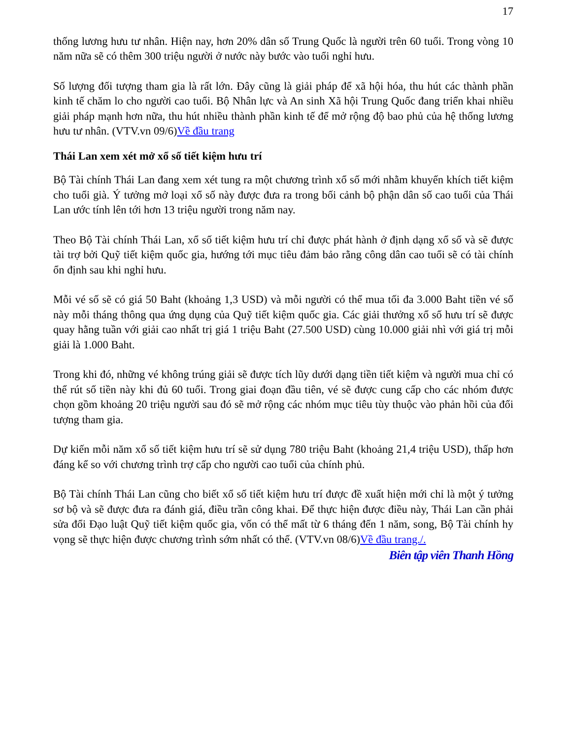17
thống lương hưu tư nhân. Hiện nay, hơn 20% dân số Trung Quốc là người trên 60 tuổi. Trong vòng 10 năm nữa sẽ có thêm 300 triệu người ở nước này bước vào tuổi nghỉ hưu.
Số lượng đối tượng tham gia là rất lớn. Đây cũng là giải pháp để xã hội hóa, thu hút các thành phần kinh tế chăm lo cho người cao tuổi. Bộ Nhân lực và An sinh Xã hội Trung Quốc đang triển khai nhiều giải pháp mạnh hơn nữa, thu hút nhiều thành phần kinh tế để mở rộng độ bao phủ của hệ thống lương hưu tư nhân. (VTV.vn 09/6)Về đầu trang
Thái Lan xem xét mở xổ số tiết kiệm hưu trí
Bộ Tài chính Thái Lan đang xem xét tung ra một chương trình xổ số mới nhằm khuyến khích tiết kiệm cho tuổi già. Ý tưởng mở loại xổ số này được đưa ra trong bối cảnh bộ phận dân số cao tuổi của Thái Lan ước tính lên tới hơn 13 triệu người trong năm nay.
Theo Bộ Tài chính Thái Lan, xổ số tiết kiệm hưu trí chỉ được phát hành ở định dạng xổ số và sẽ được tài trợ bởi Quỹ tiết kiệm quốc gia, hướng tới mục tiêu đảm bảo rằng công dân cao tuổi sẽ có tài chính ổn định sau khi nghỉ hưu.
Mỗi vé số sẽ có giá 50 Baht (khoảng 1,3 USD) và mỗi người có thể mua tối đa 3.000 Baht tiền vé số này mỗi tháng thông qua ứng dụng của Quỹ tiết kiệm quốc gia. Các giải thưởng xổ số hưu trí sẽ được quay hằng tuần với giải cao nhất trị giá 1 triệu Baht (27.500 USD) cùng 10.000 giải nhì với giá trị mỗi giải là 1.000 Baht.
Trong khi đó, những vé không trúng giải sẽ được tích lũy dưới dạng tiền tiết kiệm và người mua chỉ có thể rút số tiền này khi đủ 60 tuổi. Trong giai đoạn đầu tiên, vé sẽ được cung cấp cho các nhóm được chọn gồm khoảng 20 triệu người sau đó sẽ mở rộng các nhóm mục tiêu tùy thuộc vào phản hồi của đối tượng tham gia.
Dự kiến mỗi năm xổ số tiết kiệm hưu trí sẽ sử dụng 780 triệu Baht (khoảng 21,4 triệu USD), thấp hơn đáng kể so với chương trình trợ cấp cho người cao tuổi của chính phủ.
Bộ Tài chính Thái Lan cũng cho biết xổ số tiết kiệm hưu trí được đề xuất hiện mới chỉ là một ý tưởng sơ bộ và sẽ được đưa ra đánh giá, điều trần công khai. Để thực hiện được điều này, Thái Lan cần phải sửa đổi Đạo luật Quỹ tiết kiệm quốc gia, vốn có thể mất từ 6 tháng đến 1 năm, song, Bộ Tài chính hy vọng sẽ thực hiện được chương trình sớm nhất có thể. (VTV.vn 08/6)Về đầu trang./.
Biên tập viên Thanh Hồng